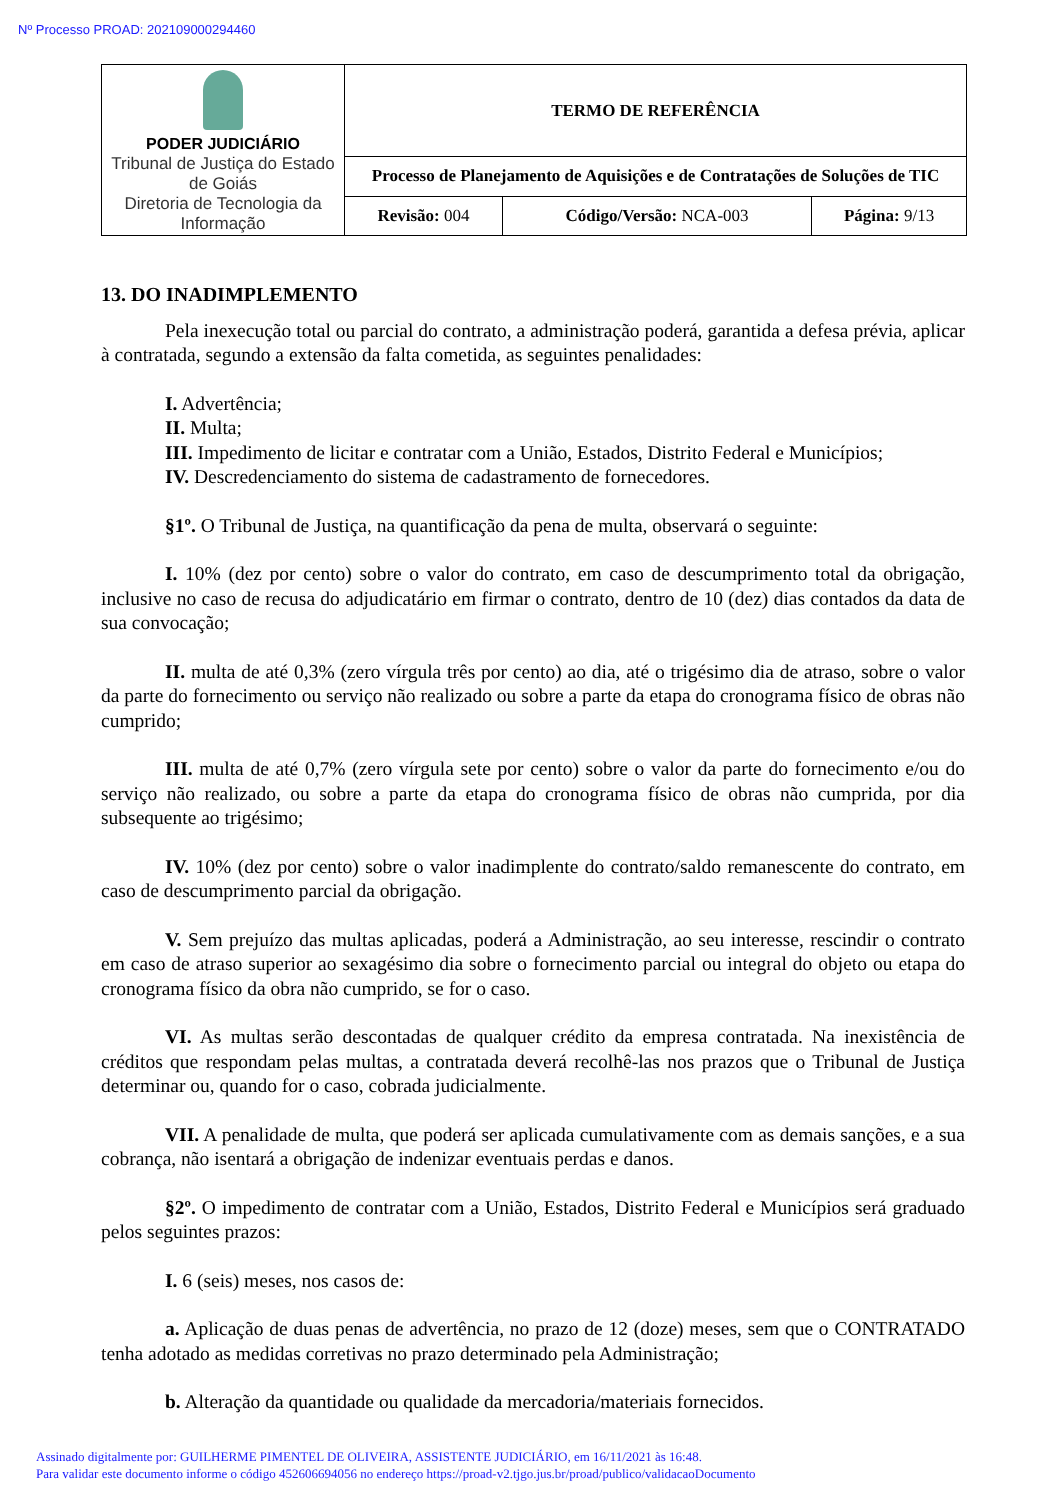Nº Processo PROAD: 202109000294460
| PODER JUDICIÁRIO Tribunal de Justiça do Estado de Goiás Diretoria de Tecnologia da Informação | TERMO DE REFERÊNCIA | | |
| | Processo de Planejamento de Aquisições e de Contratações de Soluções de TIC | | |
| | Revisão: 004 | Código/Versão: NCA-003 | Página: 9/13 |
13. DO INADIMPLEMENTO
Pela inexecução total ou parcial do contrato, a administração poderá, garantida a defesa prévia, aplicar à contratada, segundo a extensão da falta cometida, as seguintes penalidades:
I. Advertência;
II. Multa;
III. Impedimento de licitar e contratar com a União, Estados, Distrito Federal e Municípios;
IV. Descredenciamento do sistema de cadastramento de fornecedores.
§1º. O Tribunal de Justiça, na quantificação da pena de multa, observará o seguinte:
I. 10% (dez por cento) sobre o valor do contrato, em caso de descumprimento total da obrigação, inclusive no caso de recusa do adjudicatário em firmar o contrato, dentro de 10 (dez) dias contados da data de sua convocação;
II. multa de até 0,3% (zero vírgula três por cento) ao dia, até o trigésimo dia de atraso, sobre o valor da parte do fornecimento ou serviço não realizado ou sobre a parte da etapa do cronograma físico de obras não cumprido;
III. multa de até 0,7% (zero vírgula sete por cento) sobre o valor da parte do fornecimento e/ou do serviço não realizado, ou sobre a parte da etapa do cronograma físico de obras não cumprida, por dia subsequente ao trigésimo;
IV. 10% (dez por cento) sobre o valor inadimplente do contrato/saldo remanescente do contrato, em caso de descumprimento parcial da obrigação.
V. Sem prejuízo das multas aplicadas, poderá a Administração, ao seu interesse, rescindir o contrato em caso de atraso superior ao sexagésimo dia sobre o fornecimento parcial ou integral do objeto ou etapa do cronograma físico da obra não cumprido, se for o caso.
VI. As multas serão descontadas de qualquer crédito da empresa contratada. Na inexistência de créditos que respondam pelas multas, a contratada deverá recolhê-las nos prazos que o Tribunal de Justiça determinar ou, quando for o caso, cobrada judicialmente.
VII. A penalidade de multa, que poderá ser aplicada cumulativamente com as demais sanções, e a sua cobrança, não isentará a obrigação de indenizar eventuais perdas e danos.
§2º. O impedimento de contratar com a União, Estados, Distrito Federal e Municípios será graduado pelos seguintes prazos:
I. 6 (seis) meses, nos casos de:
a. Aplicação de duas penas de advertência, no prazo de 12 (doze) meses, sem que o CONTRATADO tenha adotado as medidas corretivas no prazo determinado pela Administração;
b. Alteração da quantidade ou qualidade da mercadoria/materiais fornecidos.
Assinado digitalmente por: GUILHERME PIMENTEL DE OLIVEIRA, ASSISTENTE JUDICIÁRIO, em 16/11/2021 às 16:48.
Para validar este documento informe o código 452606694056 no endereço https://proad-v2.tjgo.jus.br/proad/publico/validacaoDocumento